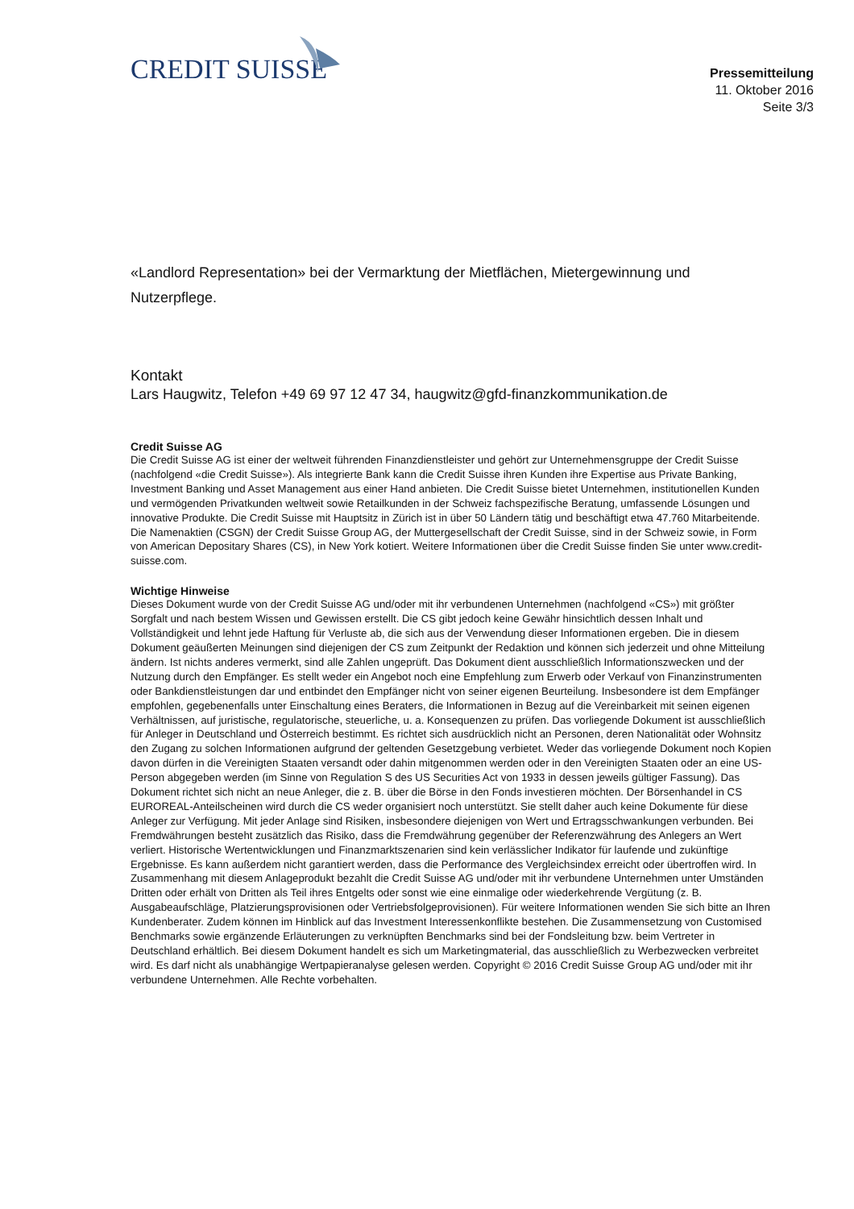CREDIT SUISSE
Pressemitteilung
11. Oktober 2016
Seite 3/3
«Landlord Representation» bei der Vermarktung der Mietflächen, Mietergewinnung und Nutzerpflege.
Kontakt
Lars Haugwitz, Telefon +49 69 97 12 47 34, haugwitz@gfd-finanzkommunikation.de
Credit Suisse AG
Die Credit Suisse AG ist einer der weltweit führenden Finanzdienstleister und gehört zur Unternehmensgruppe der Credit Suisse (nachfolgend «die Credit Suisse»). Als integrierte Bank kann die Credit Suisse ihren Kunden ihre Expertise aus Private Banking, Investment Banking und Asset Management aus einer Hand anbieten. Die Credit Suisse bietet Unternehmen, institutionellen Kunden und vermögenden Privatkunden weltweit sowie Retailkunden in der Schweiz fachspezifische Beratung, umfassende Lösungen und innovative Produkte. Die Credit Suisse mit Hauptsitz in Zürich ist in über 50 Ländern tätig und beschäftigt etwa 47.760 Mitarbeitende. Die Namenaktien (CSGN) der Credit Suisse Group AG, der Muttergesellschaft der Credit Suisse, sind in der Schweiz sowie, in Form von American Depositary Shares (CS), in New York kotiert. Weitere Informationen über die Credit Suisse finden Sie unter www.credit-suisse.com.
Wichtige Hinweise
Dieses Dokument wurde von der Credit Suisse AG und/oder mit ihr verbundenen Unternehmen (nachfolgend «CS») mit größter Sorgfalt und nach bestem Wissen und Gewissen erstellt. Die CS gibt jedoch keine Gewähr hinsichtlich dessen Inhalt und Vollständigkeit und lehnt jede Haftung für Verluste ab, die sich aus der Verwendung dieser Informationen ergeben. Die in diesem Dokument geäußerten Meinungen sind diejenigen der CS zum Zeitpunkt der Redaktion und können sich jederzeit und ohne Mitteilung ändern. Ist nichts anderes vermerkt, sind alle Zahlen ungeprüft. Das Dokument dient ausschließlich Informationszwecken und der Nutzung durch den Empfänger. Es stellt weder ein Angebot noch eine Empfehlung zum Erwerb oder Verkauf von Finanzinstrumenten oder Bankdienstleistungen dar und entbindet den Empfänger nicht von seiner eigenen Beurteilung. Insbesondere ist dem Empfänger empfohlen, gegebenenfalls unter Einschaltung eines Beraters, die Informationen in Bezug auf die Vereinbarkeit mit seinen eigenen Verhältnissen, auf juristische, regulatorische, steuerliche, u. a. Konsequenzen zu prüfen. Das vorliegende Dokument ist ausschließlich für Anleger in Deutschland und Österreich bestimmt. Es richtet sich ausdrücklich nicht an Personen, deren Nationalität oder Wohnsitz den Zugang zu solchen Informationen aufgrund der geltenden Gesetzgebung verbietet. Weder das vorliegende Dokument noch Kopien davon dürfen in die Vereinigten Staaten versandt oder dahin mitgenommen werden oder in den Vereinigten Staaten oder an eine US-Person abgegeben werden (im Sinne von Regulation S des US Securities Act von 1933 in dessen jeweils gültiger Fassung). Das Dokument richtet sich nicht an neue Anleger, die z. B. über die Börse in den Fonds investieren möchten. Der Börsenhandel in CS EUROREAL-Anteilscheinen wird durch die CS weder organisiert noch unterstützt. Sie stellt daher auch keine Dokumente für diese Anleger zur Verfügung. Mit jeder Anlage sind Risiken, insbesondere diejenigen von Wert und Ertragsschwankungen verbunden. Bei Fremdwährungen besteht zusätzlich das Risiko, dass die Fremdwährung gegenüber der Referenzwährung des Anlegers an Wert verliert. Historische Wertentwicklungen und Finanzmarktszenarien sind kein verlässlicher Indikator für laufende und zukünftige Ergebnisse. Es kann außerdem nicht garantiert werden, dass die Performance des Vergleichsindex erreicht oder übertroffen wird. In Zusammenhang mit diesem Anlageprodukt bezahlt die Credit Suisse AG und/oder mit ihr verbundene Unternehmen unter Umständen Dritten oder erhält von Dritten als Teil ihres Entgelts oder sonst wie eine einmalige oder wiederkehrende Vergütung (z. B. Ausgabeaufschläge, Platzierungsprovisionen oder Vertriebsfolgeprovisionen). Für weitere Informationen wenden Sie sich bitte an Ihren Kundenberater. Zudem können im Hinblick auf das Investment Interessenkonflikte bestehen. Die Zusammensetzung von Customised Benchmarks sowie ergänzende Erläuterungen zu verknüpften Benchmarks sind bei der Fondsleitung bzw. beim Vertreter in Deutschland erhältlich. Bei diesem Dokument handelt es sich um Marketingmaterial, das ausschließlich zu Werbezwecken verbreitet wird. Es darf nicht als unabhängige Wertpapieranalyse gelesen werden. Copyright © 2016 Credit Suisse Group AG und/oder mit ihr verbundene Unternehmen. Alle Rechte vorbehalten.